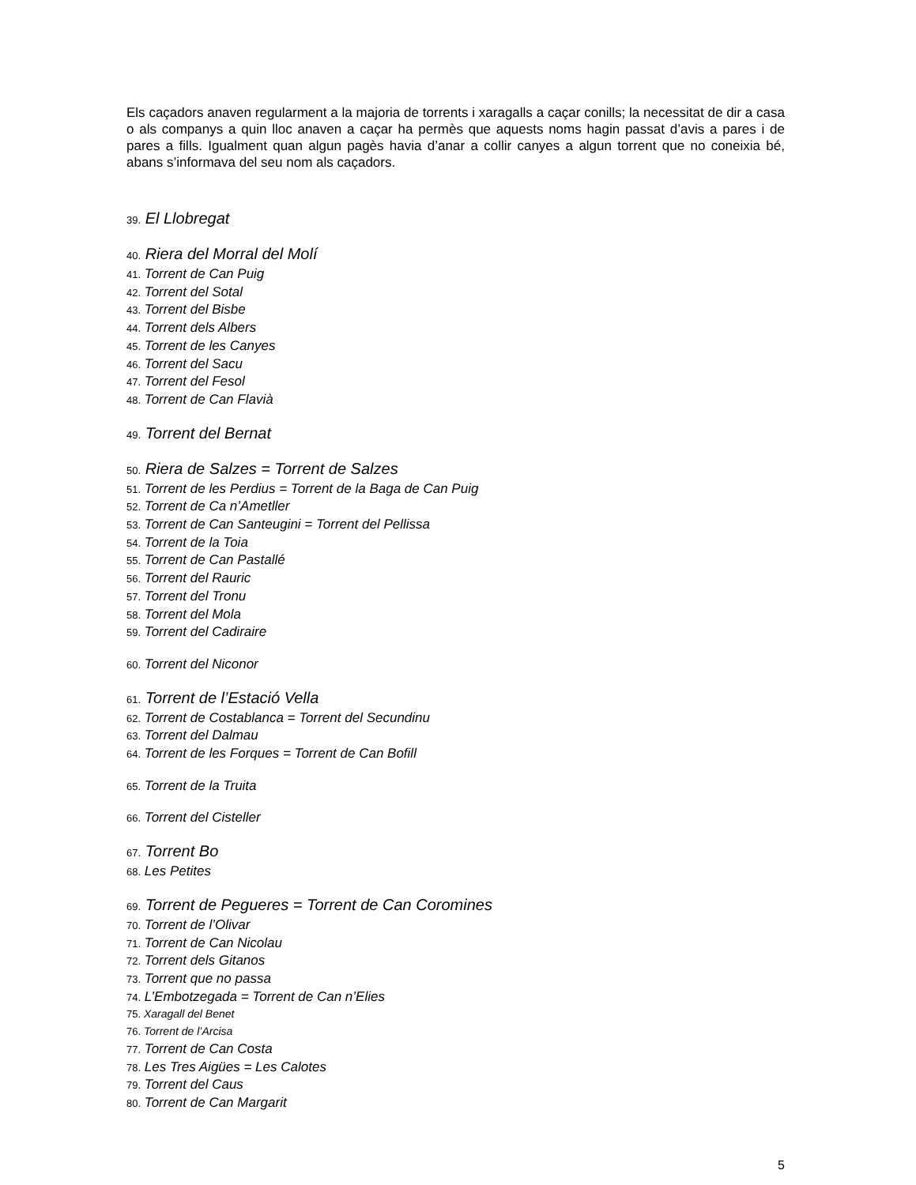Els caçadors anaven regularment a la majoria de torrents i xaragalls a caçar conills; la necessitat de dir a casa o als companys a quin lloc anaven a caçar ha permès que aquests noms hagin passat d’avis a pares i de pares a fills. Igualment quan algun pagès havia d’anar a collir canyes a algun torrent que no coneixia bé, abans s’informava del seu nom als caçadors.
39. El Llobregat
40. Riera del Morral del Molí
41. Torrent de Can Puig
42. Torrent del Sotal
43. Torrent del Bisbe
44. Torrent dels Albers
45. Torrent de les Canyes
46. Torrent del Sacu
47. Torrent del Fesol
48. Torrent de Can Flavià
49. Torrent del Bernat
50. Riera de Salzes = Torrent de Salzes
51. Torrent de les Perdius = Torrent de la Baga de Can Puig
52. Torrent de Ca n’Ametller
53. Torrent de Can Santeugini = Torrent del Pellissa
54. Torrent de la Toia
55. Torrent de Can Pastallé
56. Torrent del Rauric
57. Torrent del Tronu
58. Torrent del Mola
59. Torrent del Cadiraire
60. Torrent del Niconor
61. Torrent de l’Estació Vella
62. Torrent de Costablanca = Torrent del Secundinu
63. Torrent del Dalmau
64. Torrent de les Forques = Torrent de Can Bofill
65. Torrent de la Truita
66. Torrent del Cisteller
67. Torrent Bo
68. Les Petites
69. Torrent de Pegueres = Torrent de Can Coromines
70. Torrent de l’Olivar
71. Torrent de Can Nicolau
72. Torrent dels Gitanos
73. Torrent que no passa
74. L’Embotzegada = Torrent de Can n’Elies
75. Xaragall del Benet
76. Torrent de l’Arcisa
77. Torrent de Can Costa
78. Les Tres Aigües = Les Calotes
79. Torrent del Caus
80. Torrent de Can Margarit
5